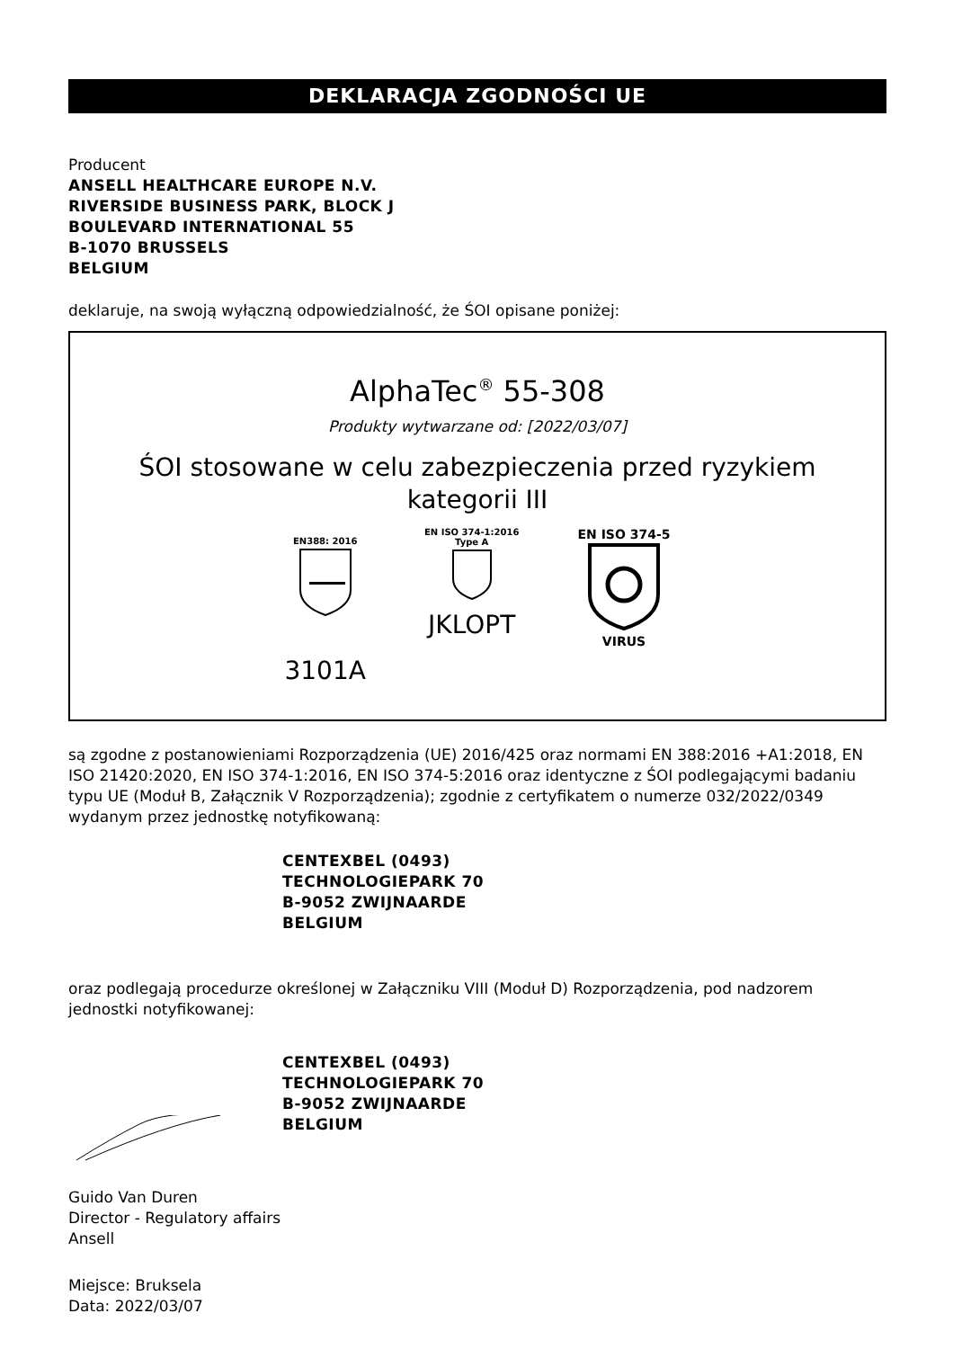DEKLARACJA ZGODNOŚCI UE
Producent
ANSELL HEALTHCARE EUROPE N.V.
RIVERSIDE BUSINESS PARK, BLOCK J
BOULEVARD INTERNATIONAL 55
B-1070 BRUSSELS
BELGIUM
deklaruje, na swoją wyłączną odpowiedzialność, że ŚOI opisane poniżej:
AlphaTec<sup>®</sup> 55-308
Produkty wytwarzane od: [2022/03/07]
ŚOI stosowane w celu zabezpieczenia przed ryzykiem
kategorii III
EN388: 2016
3101A
EN ISO 374-1:2016
Type A
JKLOPT
EN ISO 374-5
VIRUS
są zgodne z postanowieniami Rozporządzenia (UE) 2016/425 oraz normami EN 388:2016 +A1:2018, EN ISO 21420:2020, EN ISO 374-1:2016, EN ISO 374-5:2016 oraz identyczne z ŚOI podlegającymi badaniu typu UE (Moduł B, Załącznik V Rozporządzenia); zgodnie z certyfikatem o numerze 032/2022/0349 wydanym przez jednostkę notyfikowaną:
CENTEXBEL (0493)
TECHNOLOGIEPARK 70
B-9052 ZWIJNAARDE
BELGIUM
oraz podlegają procedurze określonej w Załączniku VIII (Moduł D) Rozporządzenia, pod nadzorem jednostki notyfikowanej:
CENTEXBEL (0493)
TECHNOLOGIEPARK 70
B-9052 ZWIJNAARDE
BELGIUM
Guido Van Duren
Director - Regulatory affairs
Ansell
Miejsce: Bruksela
Data: 2022/03/07